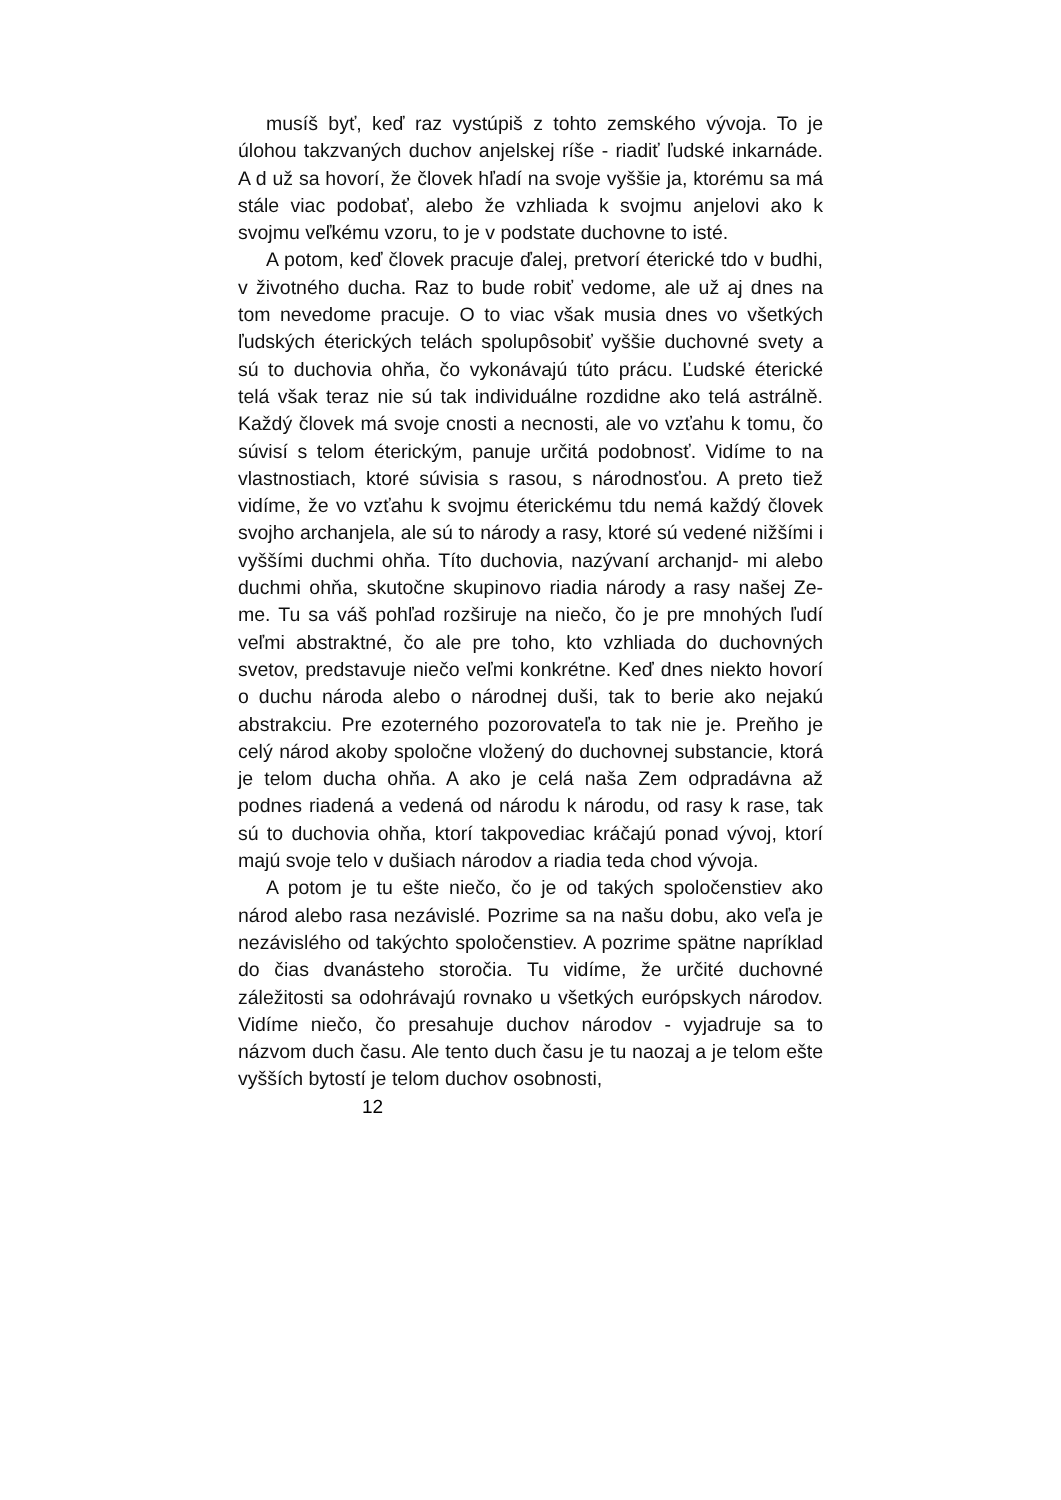musíš byť, keď raz vystúpiš z tohto zemského vývoja. To je úlohou takzvaných duchov anjelskej ríše - riadiť ľudské inkarnáde. A d už sa hovorí, že človek hľadí na svoje vyššie ja, ktorému sa má stále viac podobať, alebo že vzhliada k svojmu anjelovi ako k svojmu veľkému vzoru, to je v podstate duchovne to isté.
A potom, keď človek pracuje ďalej, pretvorí éterické tdo v budhi, v životného ducha. Raz to bude robiť vedome, ale už aj dnes na tom nevedome pracuje. O to viac však musia dnes vo všetkých ľudských éterických telách spolupôsobiť vyššie duchovné svety a sú to duchovia ohňa, čo vykonávajú túto prácu. Ľudské éterické telá však teraz nie sú tak individuálne rozdidne ako telá astrálně. Každý človek má svoje cnosti a necnosti, ale vo vzťahu k tomu, čo súvisí s telom éterickým, panuje určitá podobnosť. Vidíme to na vlastnostiach, ktoré súvisia s rasou, s národnosťou. A preto tiež vidíme, že vo vzťahu k svojmu éterickému tdu nemá každý človek svojho archanjela, ale sú to národy a rasy, ktoré sú vedené nižšími i vyššími duchmi ohňa. Títo duchovia, nazývaní archanjd- mi alebo duchmi ohňa, skutočne skupinovo riadia národy a rasy našej Ze- me. Tu sa váš pohľad rozširuje na niečo, čo je pre mnohých ľudí veľmi abstraktné, čo ale pre toho, kto vzhliada do duchovných svetov, predstavuje niečo veľmi konkrétne. Keď dnes niekto hovorí o duchu národa alebo o národnej duši, tak to berie ako nejakú abstrakciu. Pre ezoterného pozorovateľa to tak nie je. Preňho je celý národ akoby spoločne vložený do duchovnej substancie, ktorá je telom ducha ohňa. A ako je celá naša Zem odpradávna až podnes riadená a vedená od národu k národu, od rasy k rase, tak sú to duchovia ohňa, ktorí takpovediac kráčajú ponad vývoj, ktorí majú svoje telo v dušiach národov a riadia teda chod vývoja.
A potom je tu ešte niečo, čo je od takých spoločenstiev ako národ alebo rasa nezávislé. Pozrime sa na našu dobu, ako veľa je nezávislého od takýchto spoločenstiev. A pozrime spätne napríklad do čias dvanásteho storočia. Tu vidíme, že určité duchovné záležitosti sa odohrávajú rovnako u všetkých európskych národov. Vidíme niečo, čo presahuje duchov národov - vyjadruje sa to názvom duch času. Ale tento duch času je tu naozaj a je telom ešte vyšších bytostí je telom duchov osobnosti,
12